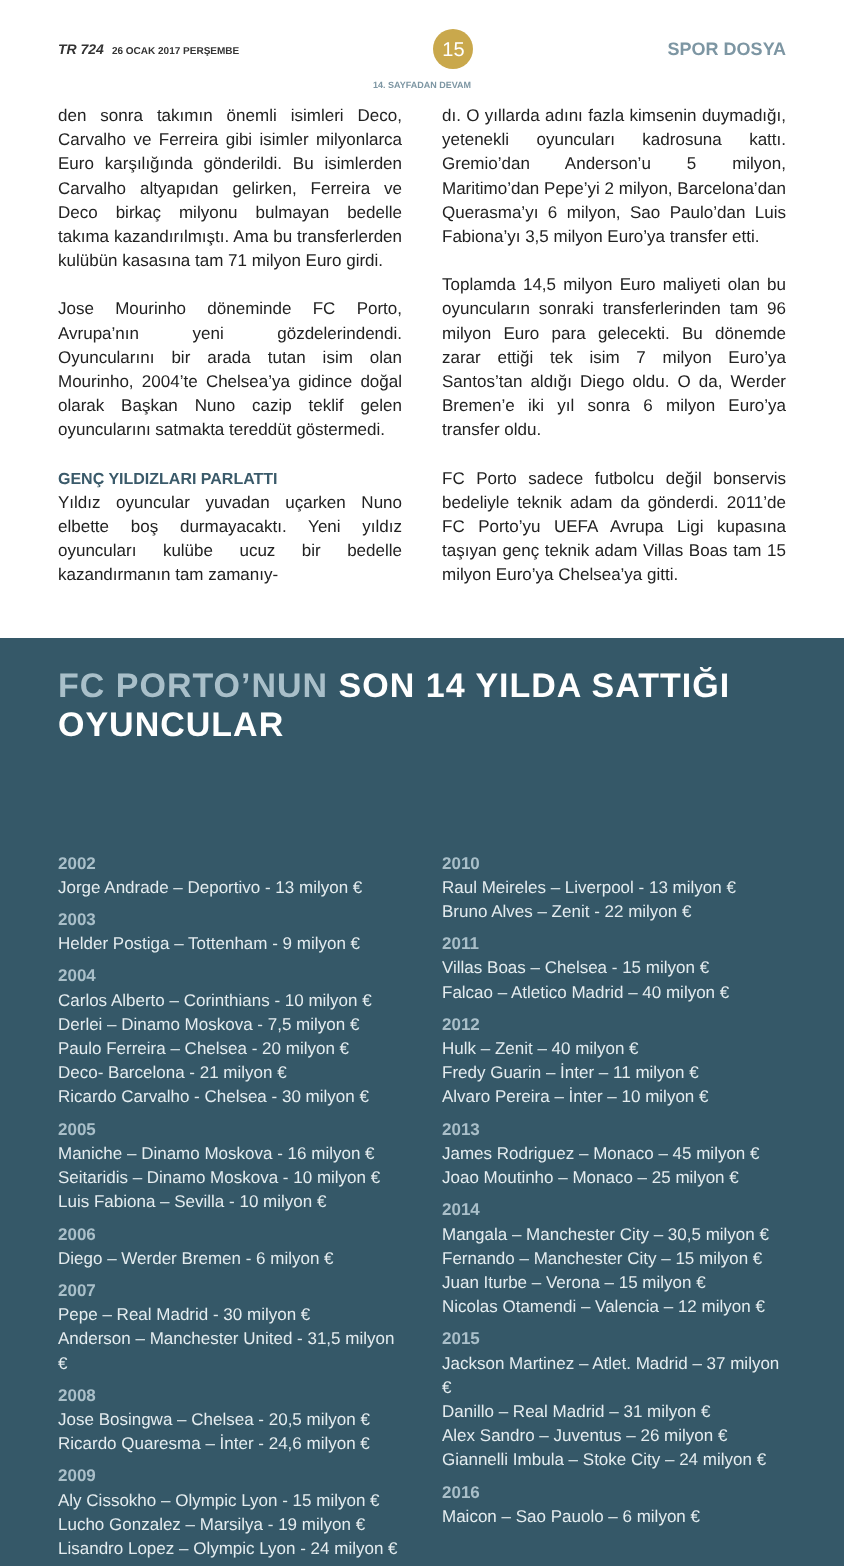TR 724 26 OCAK 2017 PERŞEMBE
15
SPOR DOSYA
14. SAYFADAN DEVAM
den sonra takımın önemli isimleri Deco, Carvalho ve Ferreira gibi isimler milyonlarca Euro karşılığında gönderildi. Bu isimlerden Carvalho altyapıdan gelirken, Ferreira ve Deco birkaç milyonu bulmayan bedelle takıma kazandırılmıştı. Ama bu transferlerden kulübün kasasına tam 71 milyon Euro girdi.
Jose Mourinho döneminde FC Porto, Avrupa’nın yeni gözdelerindendi. Oyuncularını bir arada tutan isim olan Mourinho, 2004’te Chelsea’ya gidince doğal olarak Başkan Nuno cazip teklif gelen oyuncularını satmakta tereddüt göstermedi.
GENÇ YILDIZLARI PARLATTI
Yıldız oyuncular yuvadan uçarken Nuno elbette boş durmayacaktı. Yeni yıldız oyuncuları kulübe ucuz bir bedelle kazandırmanın tam zamanıy-
dı. O yıllarda adını fazla kimsenin duymadığı, yetenekli oyuncuları kadrosuna kattı. Gremio’dan Anderson’u 5 milyon, Maritimo’dan Pepe’yi 2 milyon, Barcelona’dan Querasma’yı 6 milyon, Sao Paulo’dan Luis Fabiona’yı 3,5 milyon Euro’ya transfer etti.
Toplamda 14,5 milyon Euro maliyeti olan bu oyuncuların sonraki transferlerinden tam 96 milyon Euro para gelecekti. Bu dönemde zarar ettiği tek isim 7 milyon Euro’ya Santos’tan aldığı Diego oldu. O da, Werder Bremen’e iki yıl sonra 6 milyon Euro’ya transfer oldu.
FC Porto sadece futbolcu değil bonservis bedeliyle teknik adam da gönderdi. 2011’de FC Porto’yu UEFA Avrupa Ligi kupasına taşıyan genç teknik adam Villas Boas tam 15 milyon Euro’ya Chelsea’ya gitti.
FC PORTO’NUN SON 14 YILDA SATTIĞI OYUNCULAR
2002
Jorge Andrade – Deportivo - 13 milyon €
2003
Helder Postiga – Tottenham - 9 milyon €
2004
Carlos Alberto – Corinthians - 10 milyon €
Derlei – Dinamo Moskova - 7,5 milyon €
Paulo Ferreira – Chelsea - 20 milyon €
Deco- Barcelona - 21 milyon €
Ricardo Carvalho - Chelsea - 30 milyon €
2005
Maniche – Dinamo Moskova - 16 milyon €
Seitaridis – Dinamo Moskova - 10 milyon €
Luis Fabiona – Sevilla - 10 milyon €
2006
Diego – Werder Bremen - 6 milyon €
2007
Pepe – Real Madrid - 30 milyon €
Anderson – Manchester United - 31,5 milyon €
2008
Jose Bosingwa – Chelsea - 20,5 milyon €
Ricardo Quaresma – İnter - 24,6 milyon €
2009
Aly Cissokho – Olympic Lyon - 15 milyon €
Lucho Gonzalez – Marsilya - 19 milyon €
Lisandro Lopez – Olympic Lyon - 24 milyon €
2010
Raul Meireles – Liverpool - 13 milyon €
Bruno Alves – Zenit - 22 milyon €
2011
Villas Boas – Chelsea - 15 milyon €
Falcao – Atletico Madrid – 40 milyon €
2012
Hulk – Zenit – 40 milyon €
Fredy Guarin – İnter – 11 milyon €
Alvaro Pereira – İnter – 10 milyon €
2013
James Rodriguez – Monaco – 45 milyon €
Joao Moutinho – Monaco – 25 milyon €
2014
Mangala – Manchester City – 30,5 milyon €
Fernando – Manchester City – 15 milyon €
Juan Iturbe – Verona – 15 milyon €
Nicolas Otamendi – Valencia – 12 milyon €
2015
Jackson Martinez – Atlet. Madrid – 37 milyon €
Danillo – Real Madrid – 31 milyon €
Alex Sandro – Juventus – 26 milyon €
Giannelli Imbula – Stoke City – 24 milyon €
2016
Maicon – Sao Pauolo – 6 milyon €